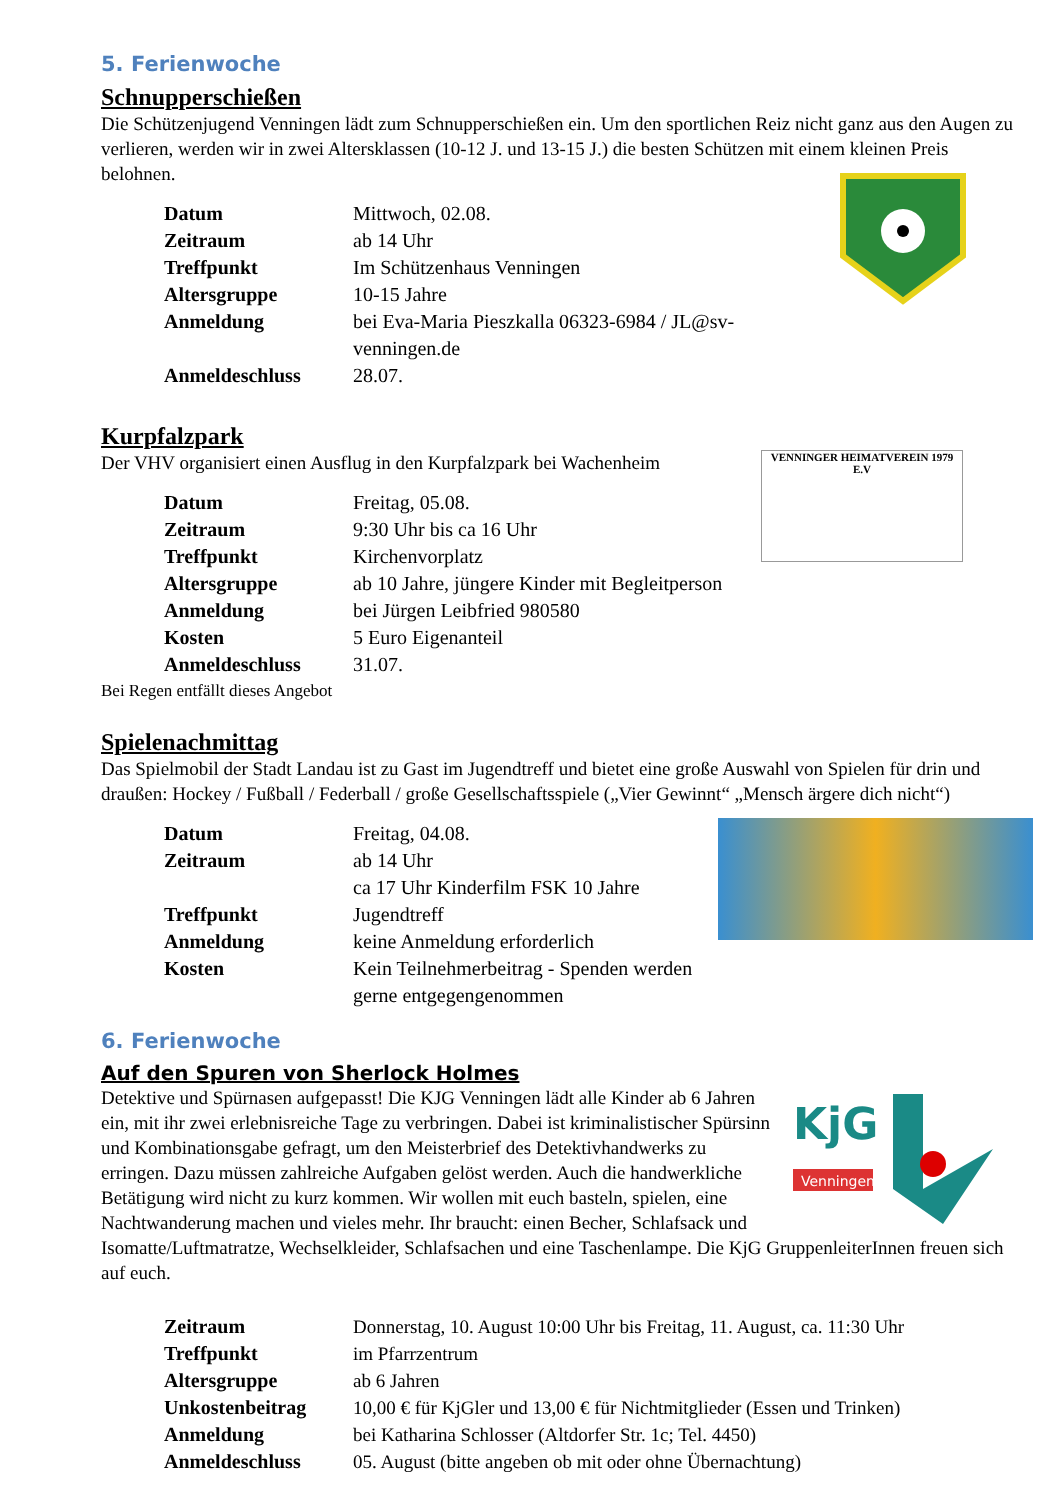5. Ferienwoche
Schnupperschießen
Die Schützenjugend Venningen lädt zum Schnupperschießen ein. Um den sportlichen Reiz nicht ganz aus den Augen zu verlieren, werden wir in zwei Altersklassen (10-12 J. und 13-15 J.) die besten Schützen mit einem kleinen Preis belohnen.
| Datum | Mittwoch, 02.08. |
| Zeitraum | ab 14 Uhr |
| Treffpunkt | Im Schützenhaus Venningen |
| Altersgruppe | 10-15 Jahre |
| Anmeldung | bei Eva-Maria Pieszkalla 06323-6984 / JL@sv-venningen.de |
| Anmeldeschluss | 28.07. |
Kurpfalzpark
VENNINGER HEIMATVEREIN 1979 E.V
Der VHV organisiert einen Ausflug in den Kurpfalzpark bei Wachenheim
| Datum | Freitag, 05.08. |
| Zeitraum | 9:30 Uhr bis ca 16 Uhr |
| Treffpunkt | Kirchenvorplatz |
| Altersgruppe | ab 10 Jahre, jüngere Kinder mit Begleitperson |
| Anmeldung | bei Jürgen Leibfried 980580 |
| Kosten | 5 Euro Eigenanteil |
| Anmeldeschluss | 31.07. |
Bei Regen entfällt dieses Angebot
Spielenachmittag
Das Spielmobil der Stadt Landau ist zu Gast im Jugendtreff und bietet eine große Auswahl von Spielen für drin und draußen: Hockey / Fußball / Federball / große Gesellschaftsspiele („Vier Gewinnt“ „Mensch ärgere dich nicht“)
| Datum | Freitag, 04.08. |
| Zeitraum | ab 14 Uhr ca 17 Uhr Kinderfilm FSK 10 Jahre |
| Treffpunkt | Jugendtreff |
| Anmeldung | keine Anmeldung erforderlich |
| Kosten | Kein Teilnehmerbeitrag - Spenden werden gerne entgegengenommen |
6. Ferienwoche
Auf den Spuren von Sherlock Holmes
KjG
Venningen
Detektive und Spürnasen aufgepasst! Die KJG Venningen lädt alle Kinder ab 6 Jahren ein, mit ihr zwei erlebnisreiche Tage zu verbringen. Dabei ist kriminalistischer Spürsinn und Kombinationsgabe gefragt, um den Meisterbrief des Detektivhandwerks zu erringen. Dazu müssen zahlreiche Aufgaben gelöst werden. Auch die handwerkliche Betätigung wird nicht zu kurz kommen. Wir wollen mit euch basteln, spielen, eine Nachtwanderung machen und vieles mehr. Ihr braucht: einen Becher, Schlafsack und Isomatte/Luftmatratze, Wechselkleider, Schlafsachen und eine Taschenlampe. Die KjG GruppenleiterInnen freuen sich auf euch.
| Zeitraum | Donnerstag, 10. August 10:00 Uhr bis Freitag, 11. August, ca. 11:30 Uhr |
| Treffpunkt | im Pfarrzentrum |
| Altersgruppe | ab 6 Jahren |
| Unkostenbeitrag | 10,00 € für KjGler und 13,00 € für Nichtmitglieder (Essen und Trinken) |
| Anmeldung | bei Katharina Schlosser (Altdorfer Str. 1c; Tel. 4450) |
| Anmeldeschluss | 05. August (bitte angeben ob mit oder ohne Übernachtung) |